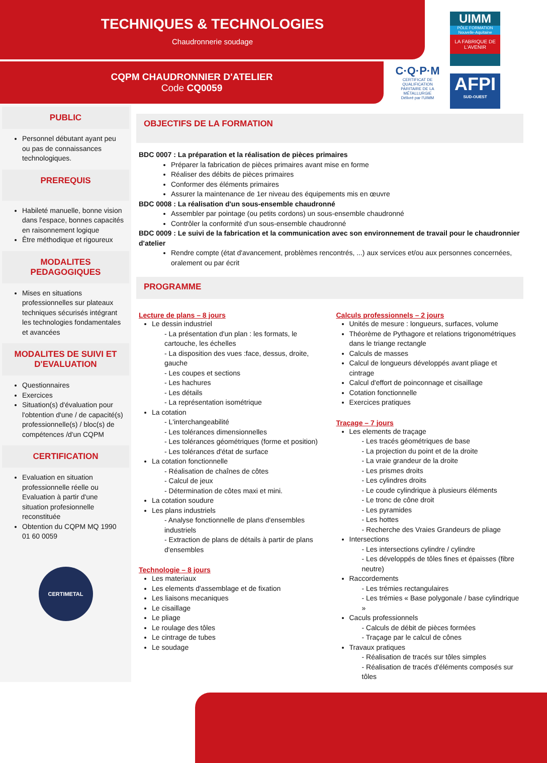TECHNIQUES & TECHNOLOGIES
Chaudronnerie soudage
CQPM CHAUDRONNIER D'ATELIER
Code CQ0059
UIMM
PÔLE FORMATION
Nouvelle-Aquitaine
LA FABRIQUE DE L'AVENIR
C·Q·P·M
CERTIFICAT DE QUALIFICATION PARITAIRE DE LA MÉTALLURGIE
Délivré par l'UIMM
AFPI
SUD-OUEST
PUBLIC
Personnel débutant ayant peu ou pas de connaissances technologiques.
PREREQUIS
Habileté manuelle, bonne vision dans l'espace, bonnes capacités en raisonnement logique
Être méthodique et rigoureux
MODALITES PEDAGOGIQUES
Mises en situations professionnelles sur plateaux techniques sécurisés intégrant les technologies fondamentales et avancées
MODALITES DE SUIVI ET D'EVALUATION
Questionnaires
Exercices
Situation(s) d'évaluation pour l'obtention d'une / de capacité(s) professionnelle(s) / bloc(s) de compétences /d'un CQPM
CERTIFICATION
Evaluation en situation professionnelle réelle ou Evaluation à partir d'une situation profesionnelle reconstituée
Obtention du CQPM MQ 1990 01 60 0059
CERTIMETAL
OBJECTIFS DE LA FORMATION
BDC 0007 : La préparation et la réalisation de pièces primaires
Préparer la fabrication de pièces primaires avant mise en forme
Réaliser des débits de pièces primaires
Conformer des éléments primaires
Assurer la maintenance de 1er niveau des équipements mis en œuvre
BDC 0008 : La réalisation d'un sous-ensemble chaudronné
Assembler par pointage (ou petits cordons) un sous-ensemble chaudronné
Contrôler la conformité d'un sous-ensemble chaudronné
BDC 0009 : Le suivi de la fabrication et la communication avec son environnement de travail pour le chaudronnier d'atelier
Rendre compte (état d'avancement, problèmes rencontrés, ...) aux services et/ou aux personnes concernées, oralement ou par écrit
PROGRAMME
Lecture de plans – 8 jours
Le dessin industriel
- La présentation d'un plan : les formats, le cartouche, les échelles
- La disposition des vues :face, dessus, droite, gauche
- Les coupes et sections
- Les hachures
- Les détails
- La représentation isométrique
La cotation
- L'interchangeabilité
- Les tolérances dimensionnelles
- Les tolérances géométriques (forme et position)
- Les tolérances d'état de surface
La cotation fonctionnelle
- Réalisation de chaînes de côtes
- Calcul de jeux
- Détermination de côtes maxi et mini.
La cotation soudure
Les plans industriels
- Analyse fonctionnelle de plans d'ensembles industriels
- Extraction de plans de détails à partir de plans d'ensembles
Technologie – 8 jours
Les materiaux
Les elements d'assemblage et de fixation
Les liaisons mecaniques
Le cisaillage
Le pliage
Le roulage des tôles
Le cintrage de tubes
Le soudage
Calculs professionnels – 2 jours
Unités de mesure : longueurs, surfaces, volume
Théorème de Pythagore et relations trigonométriques dans le triange rectangle
Calculs de masses
Calcul de longueurs développés avant pliage et cintrage
Calcul d'effort de poinconnage et cisaillage
Cotation fonctionnelle
Exercices pratiques
Traçage – 7 jours
Les elements de traçage
- Les tracés géométriques de base
- La projection du point et de la droite
- La vraie grandeur de la droite
- Les prismes droits
- Les cylindres droits
- Le coude cylindrique à plusieurs éléments
- Le tronc de cône droit
- Les pyramides
- Les hottes
- Recherche des Vraies Grandeurs de pliage
Intersections
- Les intersections cylindre / cylindre
- Les développés de tôles fines et épaisses (fibre neutre)
Raccordements
- Les trémies rectangulaires
- Les trémies « Base polygonale / base cylindrique »
Caculs professionnels
- Calculs de débit de pièces formées
- Traçage par le calcul de cônes
Travaux pratiques
- Réalisation de tracés sur tôles simples
- Réalisation de tracés d'éléments composés sur tôles